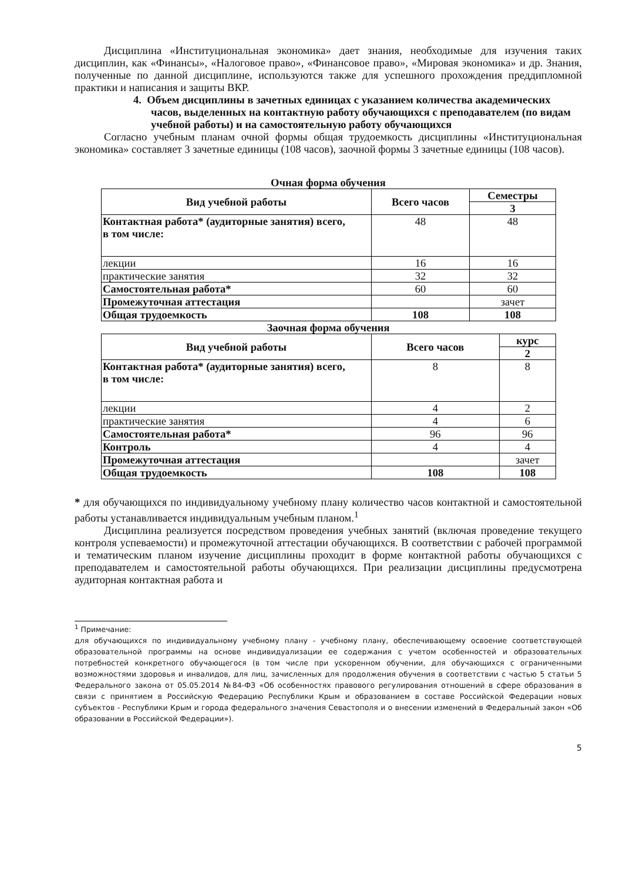Дисциплина «Институциональная экономика» дает знания, необходимые для изучения таких дисциплин, как «Финансы», «Налоговое право», «Финансовое право», «Мировая экономика» и др. Знания, полученные по данной дисциплине, используются также для успешного прохождения преддипломной практики и написания и защиты ВКР.
4. Объем дисциплины в зачетных единицах с указанием количества академических часов, выделенных на контактную работу обучающихся с преподавателем (по видам учебной работы) и на самостоятельную работу обучающихся
Согласно учебным планам очной формы общая трудоемкость дисциплины «Институциональная экономика» составляет 3 зачетные единицы (108 часов), заочной формы 3 зачетные единицы (108 часов).
Очная форма обучения
| Вид учебной работы | Всего часов | Семестры |
| --- | --- | --- |
| | | 3 |
| Контактная работа* (аудиторные занятия) всего, в том числе: | 48 | 48 |
| лекции | 16 | 16 |
| практические занятия | 32 | 32 |
| Самостоятельная работа* | 60 | 60 |
| Промежуточная аттестация | | зачет |
| Общая трудоемкость | 108 | 108 |
Заочная форма обучения
| Вид учебной работы | Всего часов | курс |
| --- | --- | --- |
| | | 2 |
| Контактная работа* (аудиторные занятия) всего, в том числе: | 8 | 8 |
| лекции | 4 | 2 |
| практические занятия | 4 | 6 |
| Самостоятельная работа* | 96 | 96 |
| Контроль | 4 | 4 |
| Промежуточная аттестация | | зачет |
| Общая трудоемкость | 108 | 108 |
* для обучающихся по индивидуальному учебному плану количество часов контактной и самостоятельной работы устанавливается индивидуальным учебным планом.<sup>1</sup>
Дисциплина реализуется посредством проведения учебных занятий (включая проведение текущего контроля успеваемости) и промежуточной аттестации обучающихся. В соответствии с рабочей программой и тематическим планом изучение дисциплины проходит в форме контактной работы обучающихся с преподавателем и самостоятельной работы обучающихся. При реализации дисциплины предусмотрена аудиторная контактная работа и
<sup>1</sup> Примечание:
для обучающихся по индивидуальному учебному плану - учебному плану, обеспечивающему освоение соответствующей образовательной программы на основе индивидуализации ее содержания с учетом особенностей и образовательных потребностей конкретного обучающегося (в том числе при ускоренном обучении, для обучающихся с ограниченными возможностями здоровья и инвалидов, для лиц, зачисленных для продолжения обучения в соответствии с частью 5 статьи 5 Федерального закона от 05.05.2014 №84-ФЗ «Об особенностях правового регулирования отношений в сфере образования в связи с принятием в Российскую Федерацию Республики Крым и образованием в составе Российской Федерации новых субъектов - Республики Крым и города федерального значения Севастополя и о внесении изменений в Федеральный закон «Об образовании в Российской Федерации»).
5